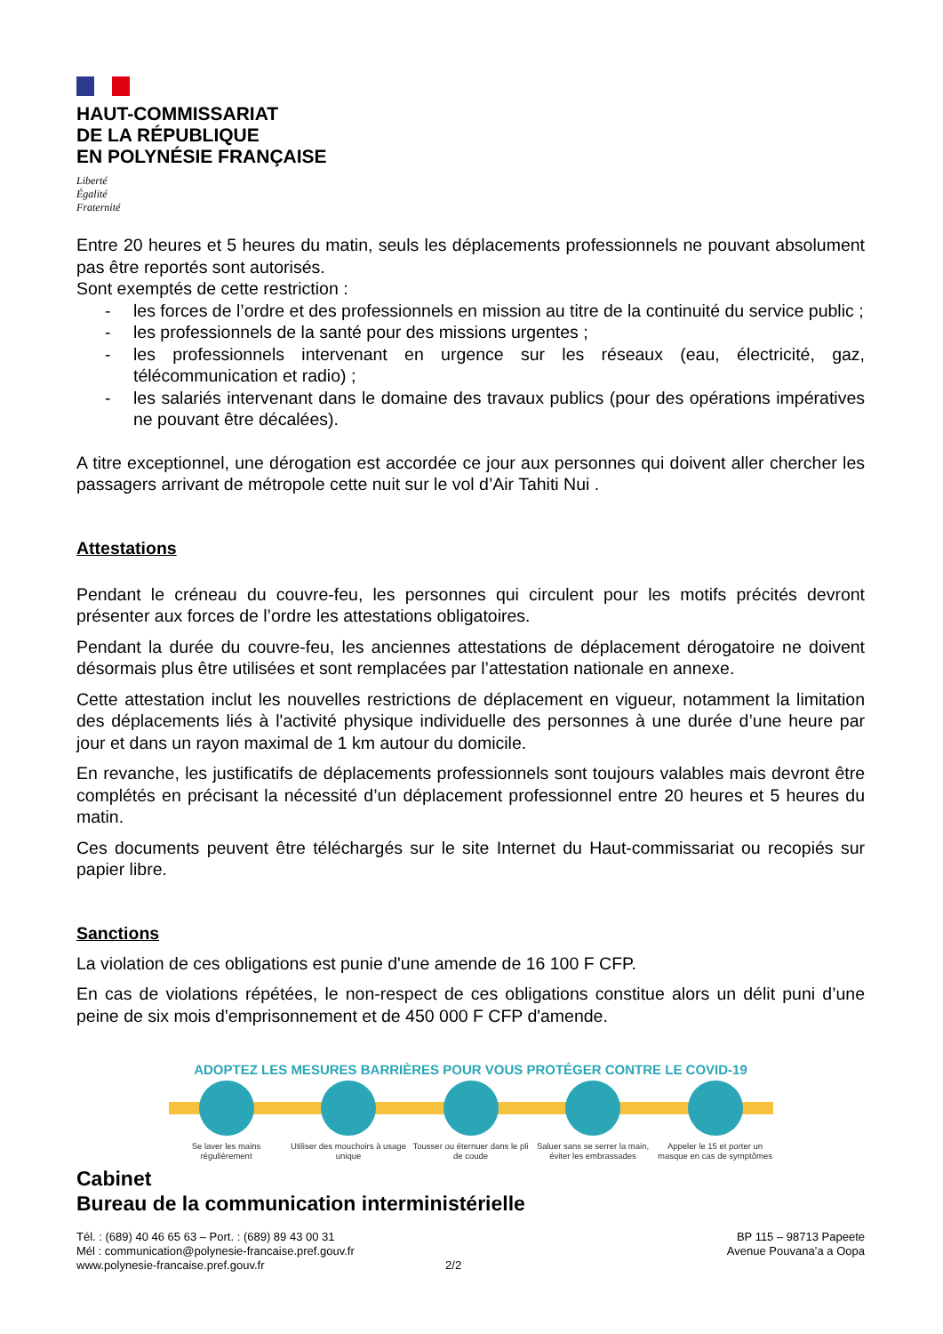HAUT-COMMISSARIAT
DE LA RÉPUBLIQUE
EN POLYNÉSIE FRANÇAISE
Liberté
Égalité
Fraternité
Entre 20 heures et 5 heures du matin, seuls les déplacements professionnels ne pouvant absolument pas être reportés sont autorisés.
Sont exemptés de cette restriction :
- les forces de l’ordre et des professionnels en mission au titre de la continuité du service public ;
- les professionnels de la santé pour des missions urgentes ;
- les professionnels intervenant en urgence sur les réseaux (eau, électricité, gaz, télécommunication et radio) ;
- les salariés intervenant dans le domaine des travaux publics (pour des opérations impératives ne pouvant être décalées).
A titre exceptionnel, une dérogation est accordée ce jour aux personnes qui doivent aller chercher les passagers arrivant de métropole cette nuit sur le vol d’Air Tahiti Nui .
Attestations
Pendant le créneau du couvre-feu, les personnes qui circulent pour les motifs précités devront présenter aux forces de l’ordre les attestations obligatoires.
Pendant la durée du couvre-feu, les anciennes attestations de déplacement dérogatoire ne doivent désormais plus être utilisées et sont remplacées par l’attestation nationale en annexe.
Cette attestation inclut les nouvelles restrictions de déplacement en vigueur, notamment la limitation des déplacements liés à l'activité physique individuelle des personnes à une durée d’une heure par jour et dans un rayon maximal de 1 km autour du domicile.
En revanche, les justificatifs de déplacements professionnels sont toujours valables mais devront être complétés en précisant la nécessité d’un déplacement professionnel entre 20 heures et 5 heures du matin.
Ces documents peuvent être téléchargés sur le site Internet du Haut-commissariat ou recopiés sur papier libre.
Sanctions
La violation de ces obligations est punie d'une amende de 16 100 F CFP.
En cas de violations répétées, le non-respect de ces obligations constitue alors un délit puni d’une peine de six mois d'emprisonnement et de 450 000 F CFP d'amende.
ADOPTEZ LES MESURES BARRIÈRES POUR VOUS PROTÉGER CONTRE LE COVID-19
Se laver les mains régulièrement
Utiliser des mouchoirs à usage unique
Tousser ou éternuer dans le pli de coude
Saluer sans se serrer la main, éviter les embrassades
Appeler le 15 et porter un masque en cas de symptômes
Cabinet
Bureau de la communication interministérielle
Tél. : (689) 40 46 65 63 – Port. : (689) 89 43 00 31
Mél : communication@polynesie-francaise.pref.gouv.fr
www.polynesie-francaise.pref.gouv.fr 2/2
BP 115 – 98713 Papeete
Avenue Pouvana’a a Oopa